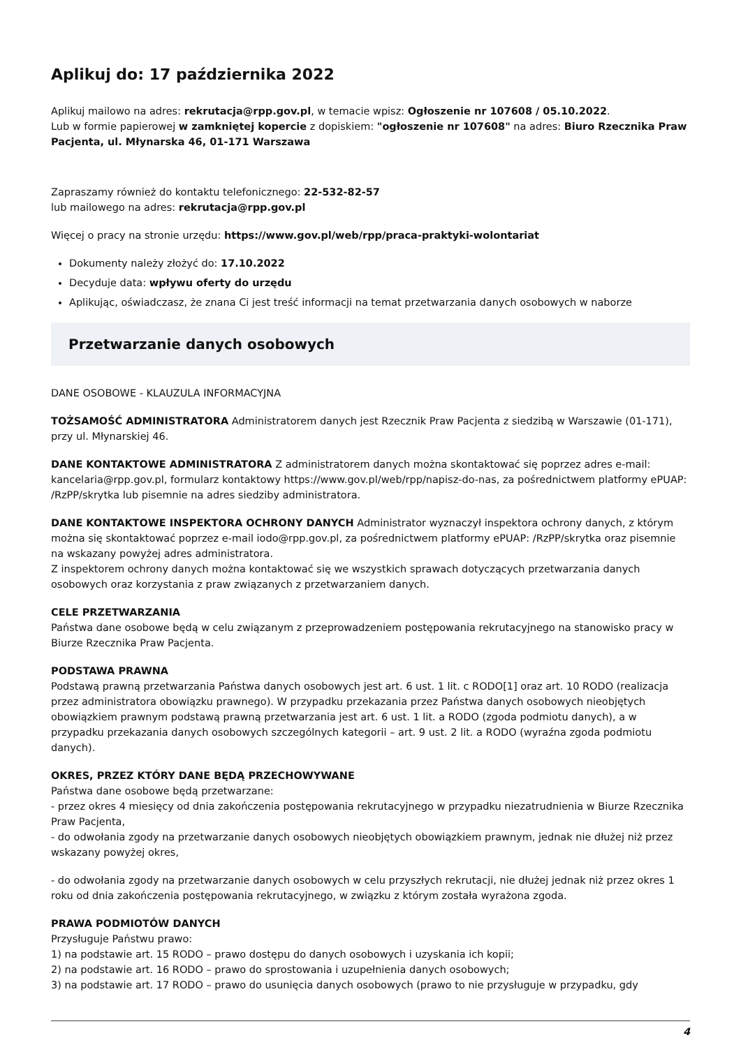Aplikuj do: 17 października 2022
Aplikuj mailowo na adres: rekrutacja@rpp.gov.pl, w temacie wpisz: Ogłoszenie nr 107608 / 05.10.2022.
Lub w formie papierowej w zamkniętej kopercie z dopiskiem: "ogłoszenie nr 107608" na adres: Biuro Rzecznika Praw Pacjenta, ul. Młynarska 46, 01-171 Warszawa
Zapraszamy również do kontaktu telefonicznego: 22-532-82-57
lub mailowego na adres: rekrutacja@rpp.gov.pl
Więcej o pracy na stronie urzędu: https://www.gov.pl/web/rpp/praca-praktyki-wolontariat
Dokumenty należy złożyć do: 17.10.2022
Decyduje data: wpływu oferty do urzędu
Aplikując, oświadczasz, że znana Ci jest treść informacji na temat przetwarzania danych osobowych w naborze
Przetwarzanie danych osobowych
DANE OSOBOWE - KLAUZULA INFORMACYJNA
TOŻSAMOŚĆ ADMINISTRATORA Administratorem danych jest Rzecznik Praw Pacjenta z siedzibą w Warszawie (01-171), przy ul. Młynarskiej 46.
DANE KONTAKTOWE ADMINISTRATORA Z administratorem danych można skontaktować się poprzez adres e-mail: kancelaria@rpp.gov.pl, formularz kontaktowy https://www.gov.pl/web/rpp/napisz-do-nas, za pośrednictwem platformy ePUAP: /RzPP/skrytka lub pisemnie na adres siedziby administratora.
DANE KONTAKTOWE INSPEKTORA OCHRONY DANYCH Administrator wyznaczył inspektora ochrony danych, z którym można się skontaktować poprzez e-mail iodo@rpp.gov.pl, za pośrednictwem platformy ePUAP: /RzPP/skrytka oraz pisemnie na wskazany powyżej adres administratora.
Z inspektorem ochrony danych można kontaktować się we wszystkich sprawach dotyczących przetwarzania danych osobowych oraz korzystania z praw związanych z przetwarzaniem danych.
CELE PRZETWARZANIA
Państwa dane osobowe będą w celu związanym z przeprowadzeniem postępowania rekrutacyjnego na stanowisko pracy w Biurze Rzecznika Praw Pacjenta.
PODSTAWA PRAWNA
Podstawą prawną przetwarzania Państwa danych osobowych jest art. 6 ust. 1 lit. c RODO[1] oraz art. 10 RODO (realizacja przez administratora obowiązku prawnego). W przypadku przekazania przez Państwa danych osobowych nieobjętych obowiązkiem prawnym podstawą prawną przetwarzania jest art. 6 ust. 1 lit. a RODO (zgoda podmiotu danych), a w przypadku przekazania danych osobowych szczególnych kategorii – art. 9 ust. 2 lit. a RODO (wyraźna zgoda podmiotu danych).
OKRES, PRZEZ KTÓRY DANE BĘDĄ PRZECHOWYWANE
Państwa dane osobowe będą przetwarzane:
- przez okres 4 miesięcy od dnia zakończenia postępowania rekrutacyjnego w przypadku niezatrudnienia w Biurze Rzecznika Praw Pacjenta,
- do odwołania zgody na przetwarzanie danych osobowych nieobjętych obowiązkiem prawnym, jednak nie dłużej niż przez wskazany powyżej okres,
- do odwołania zgody na przetwarzanie danych osobowych w celu przyszłych rekrutacji, nie dłużej jednak niż przez okres 1 roku od dnia zakończenia postępowania rekrutacyjnego, w związku z którym została wyrażona zgoda.
PRAWA PODMIOTÓW DANYCH
Przysługuje Państwu prawo:
1) na podstawie art. 15 RODO – prawo dostępu do danych osobowych i uzyskania ich kopii;
2) na podstawie art. 16 RODO – prawo do sprostowania i uzupełnienia danych osobowych;
3) na podstawie art. 17 RODO – prawo do usunięcia danych osobowych (prawo to nie przysługuje w przypadku, gdy
4